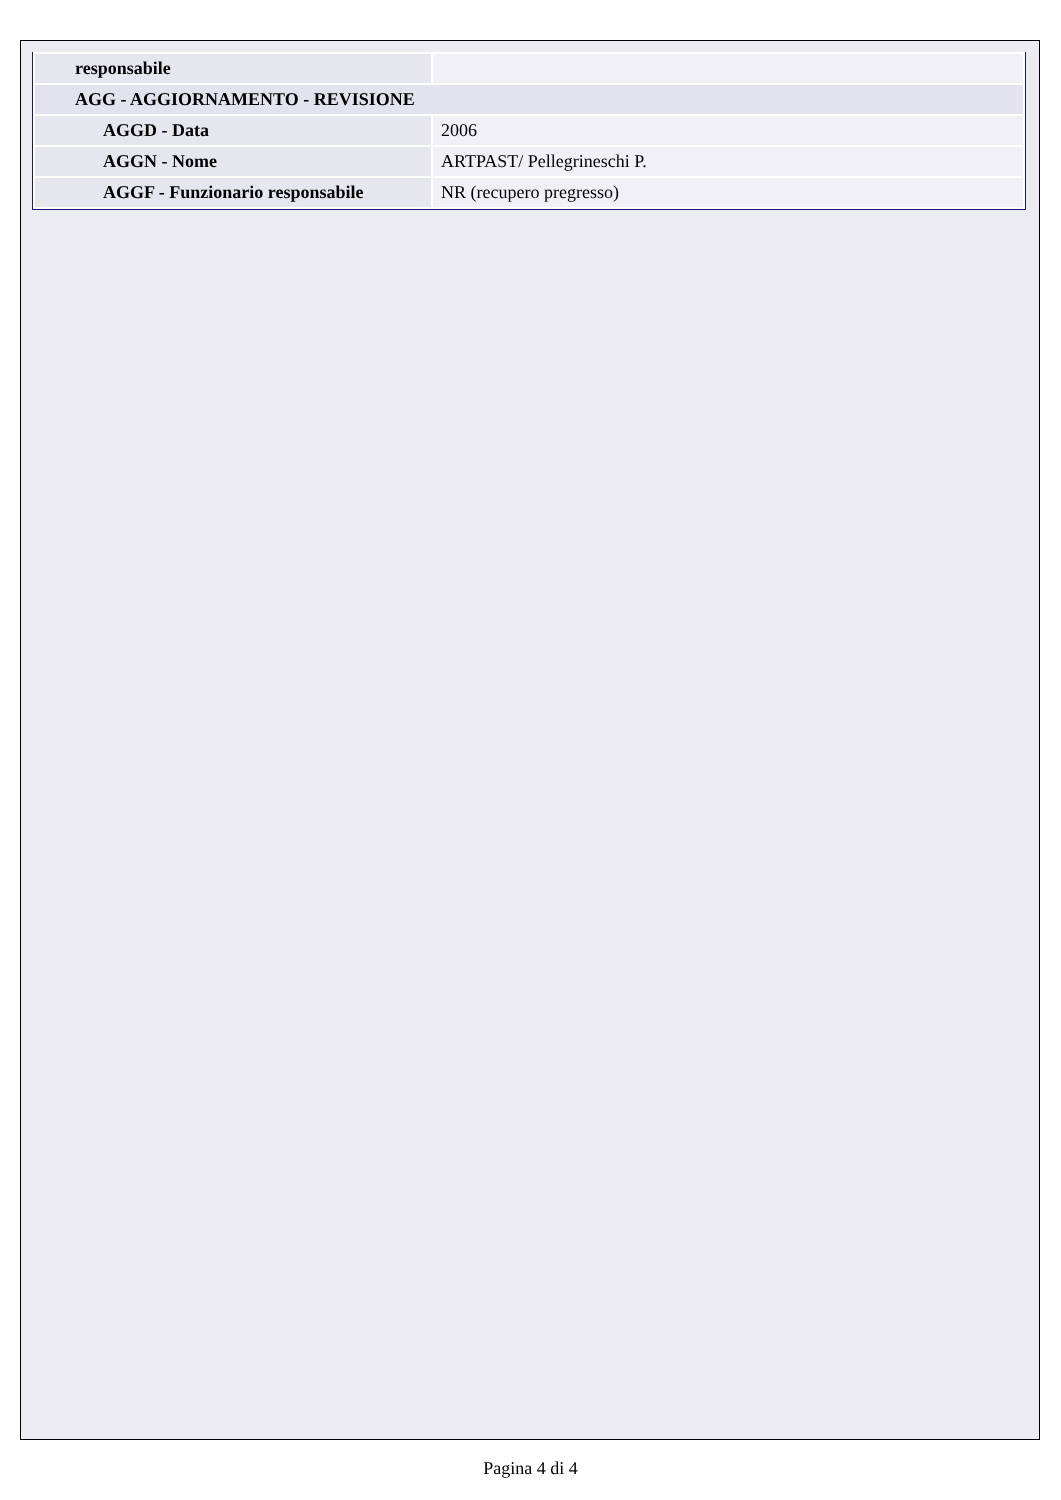| responsabile | |
| AGG - AGGIORNAMENTO - REVISIONE | |
| AGGD - Data | 2006 |
| AGGN - Nome | ARTPAST/ Pellegrineschi P. |
| AGGF - Funzionario responsabile | NR (recupero pregresso) |
Pagina 4 di 4